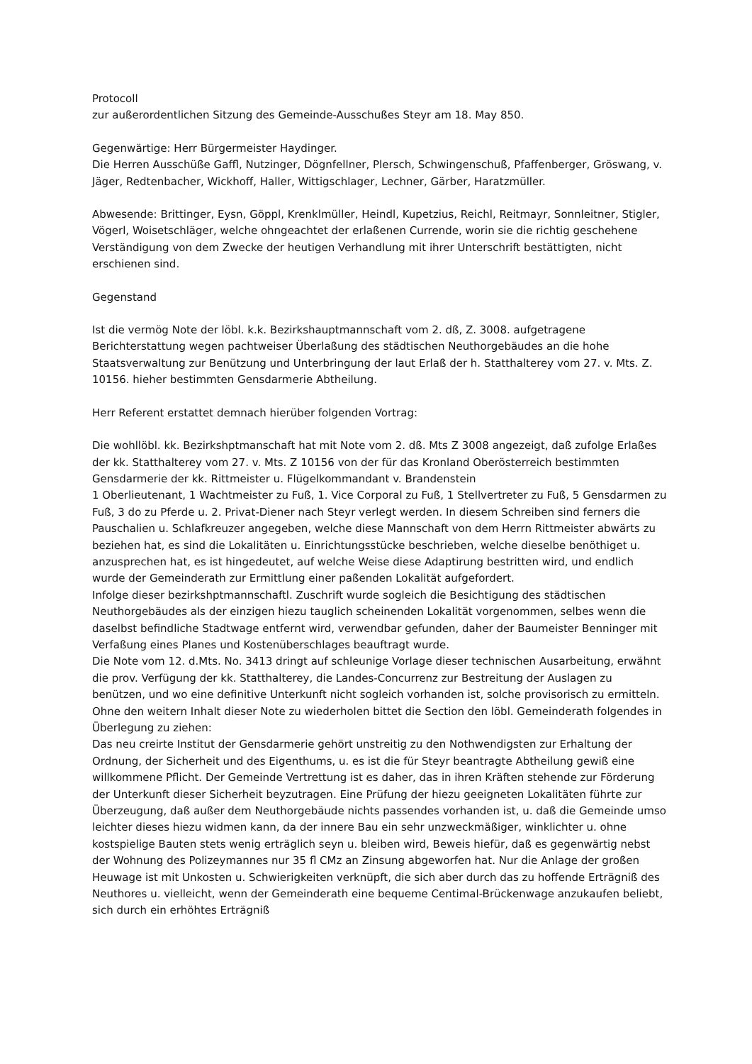Protocoll
zur außerordentlichen Sitzung des Gemeinde-Ausschußes Steyr am 18. May 850.
Gegenwärtige: Herr Bürgermeister Haydinger.
Die Herren Ausschüße Gaffl, Nutzinger, Dögnfellner, Plersch, Schwingenschuß, Pfaffenberger, Gröswang, v. Jäger, Redtenbacher, Wickhoff, Haller, Wittigschlager, Lechner, Gärber, Haratzmüller.
Abwesende: Brittinger, Eysn, Göppl, Krenklmüller, Heindl, Kupetzius, Reichl, Reitmayr, Sonnleitner, Stigler, Vögerl, Woisetschläger, welche ohngeachtet der erlaßenen Currende, worin sie die richtig geschehene Verständigung von dem Zwecke der heutigen Verhandlung mit ihrer Unterschrift bestättigten, nicht erschienen sind.
Gegenstand
Ist die vermög Note der löbl. k.k. Bezirkshauptmannschaft vom 2. dß, Z. 3008. aufgetragene Berichterstattung wegen pachtweiser Überlaßung des städtischen Neuthorgebäudes an die hohe Staatsverwaltung zur Benützung und Unterbringung der laut Erlaß der h. Statthalterey vom 27. v. Mts. Z. 10156. hieher bestimmten Gensdarmerie Abtheilung.
Herr Referent erstattet demnach hierüber folgenden Vortrag:
Die wohllöbl. kk. Bezirkshptmanschaft hat mit Note vom 2. dß. Mts Z 3008 angezeigt, daß zufolge Erlaßes der kk. Statthalterey vom 27. v. Mts. Z 10156 von der für das Kronland Oberösterreich bestimmten Gensdarmerie der kk. Rittmeister u. Flügelkommandant v. Brandenstein
1 Oberlieutenant, 1 Wachtmeister zu Fuß, 1. Vice Corporal zu Fuß, 1 Stellvertreter zu Fuß, 5 Gensdarmen zu Fuß, 3 do zu Pferde u. 2. Privat-Diener nach Steyr verlegt werden. In diesem Schreiben sind ferners die Pauschalien u. Schlafkreuzer angegeben, welche diese Mannschaft von dem Herrn Rittmeister abwärts zu beziehen hat, es sind die Lokalitäten u. Einrichtungsstücke beschrieben, welche dieselbe benöthiget u. anzusprechen hat, es ist hingedeutet, auf welche Weise diese Adaptirung bestritten wird, und endlich wurde der Gemeinderath zur Ermittlung einer paßenden Lokalität aufgefordert.
Infolge dieser bezirkshptmannschaftl. Zuschrift wurde sogleich die Besichtigung des städtischen Neuthorgebäudes als der einzigen hiezu tauglich scheinenden Lokalität vorgenommen, selbes wenn die daselbst befindliche Stadtwage entfernt wird, verwendbar gefunden, daher der Baumeister Benninger mit Verfaßung eines Planes und Kostenüberschlages beauftragt wurde.
Die Note vom 12. d.Mts. No. 3413 dringt auf schleunige Vorlage dieser technischen Ausarbeitung, erwähnt die prov. Verfügung der kk. Statthalterey, die Landes-Concurrenz zur Bestreitung der Auslagen zu benützen, und wo eine definitive Unterkunft nicht sogleich vorhanden ist, solche provisorisch zu ermitteln. Ohne den weitern Inhalt dieser Note zu wiederholen bittet die Section den löbl. Gemeinderath folgendes in Überlegung zu ziehen:
Das neu creirte Institut der Gensdarmerie gehört unstreitig zu den Nothwendigsten zur Erhaltung der Ordnung, der Sicherheit und des Eigenthums, u. es ist die für Steyr beantragte Abtheilung gewiß eine willkommene Pflicht. Der Gemeinde Vertrettung ist es daher, das in ihren Kräften stehende zur Förderung der Unterkunft dieser Sicherheit beyzutragen. Eine Prüfung der hiezu geeigneten Lokalitäten führte zur Überzeugung, daß außer dem Neuthorgebäude nichts passendes vorhanden ist, u. daß die Gemeinde umso leichter dieses hiezu widmen kann, da der innere Bau ein sehr unzweckmäßiger, winklichter u. ohne kostspielige Bauten stets wenig erträglich seyn u. bleiben wird, Beweis hiefür, daß es gegenwärtig nebst der Wohnung des Polizeymannes nur 35 fl CMz an Zinsung abgeworfen hat. Nur die Anlage der großen Heuwage ist mit Unkosten u. Schwierigkeiten verknüpft, die sich aber durch das zu hoffende Erträgniß des Neuthores u. vielleicht, wenn der Gemeinderath eine bequeme Centimal-Brückenwage anzukaufen beliebt, sich durch ein erhöhtes Erträgniß